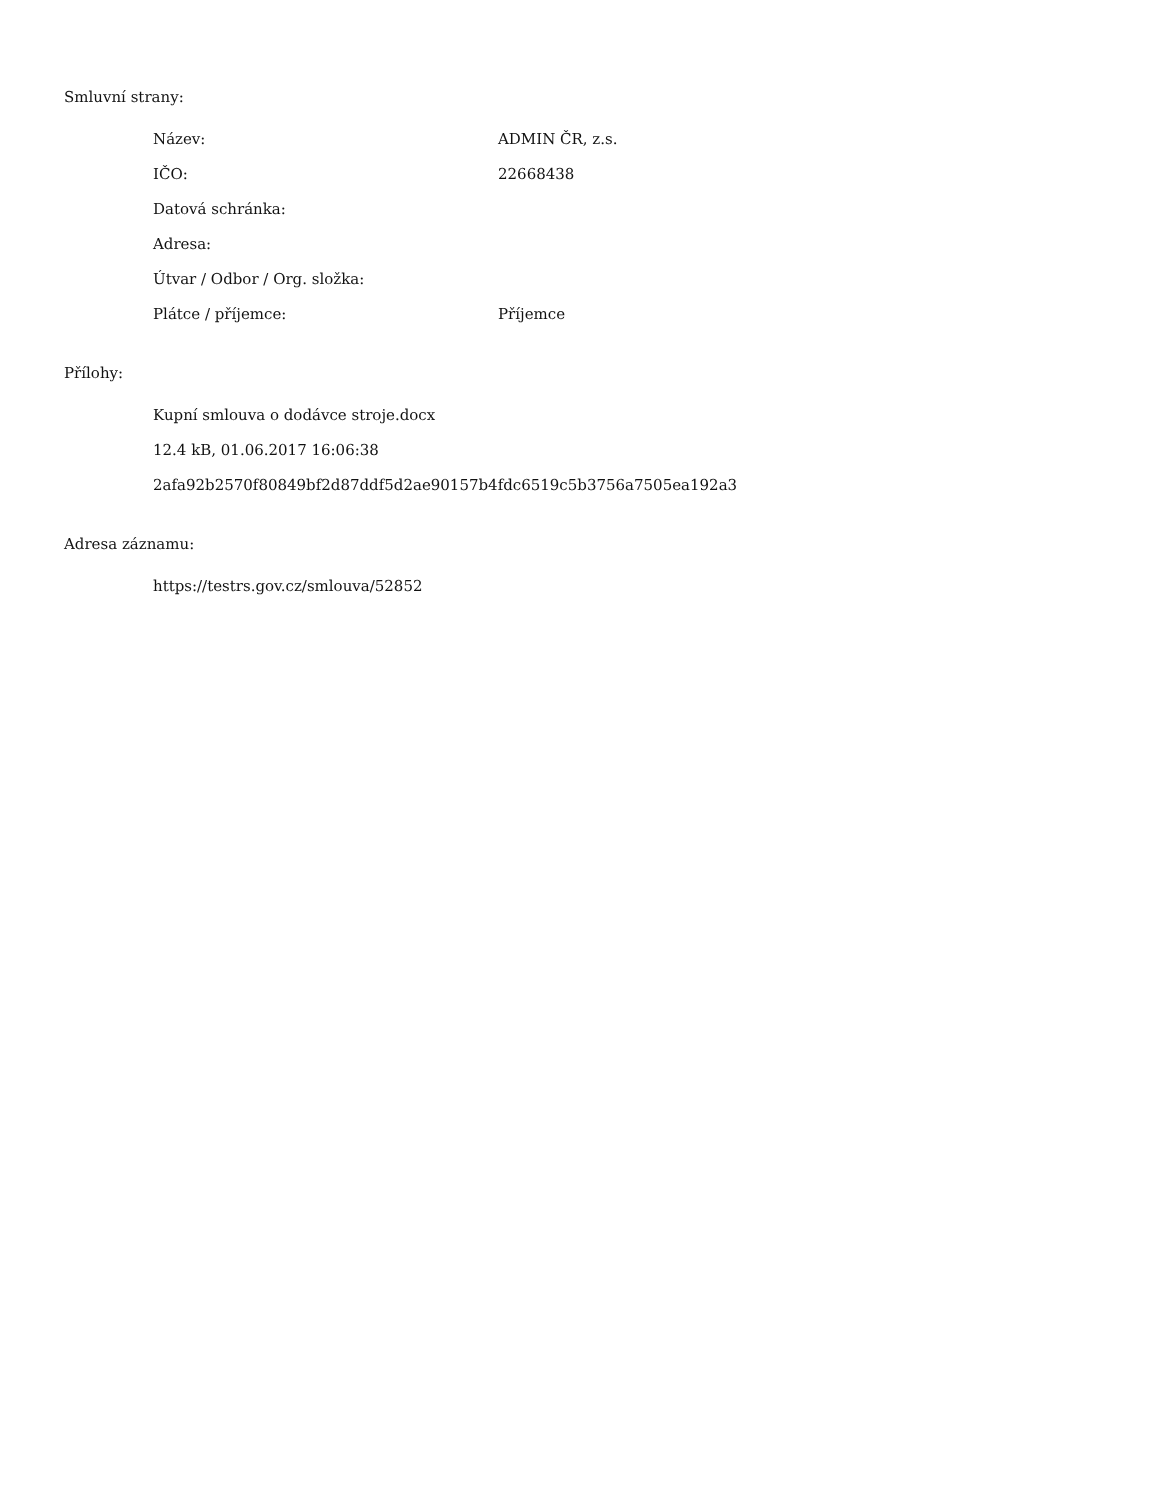Smluvní strany:
| Název: | ADMIN ČR, z.s. |
| IČO: | 22668438 |
| Datová schránka: | |
| Adresa: | |
| Útvar / Odbor / Org. složka: | |
| Plátce / příjemce: | Příjemce |
Přílohy:
| Kupní smlouva o dodávce stroje.docx |
| 12.4 kB, 01.06.2017 16:06:38 |
| 2afa92b2570f80849bf2d87ddf5d2ae90157b4fdc6519c5b3756a7505ea192a3 |
Adresa záznamu:
| https://testrs.gov.cz/smlouva/52852 |